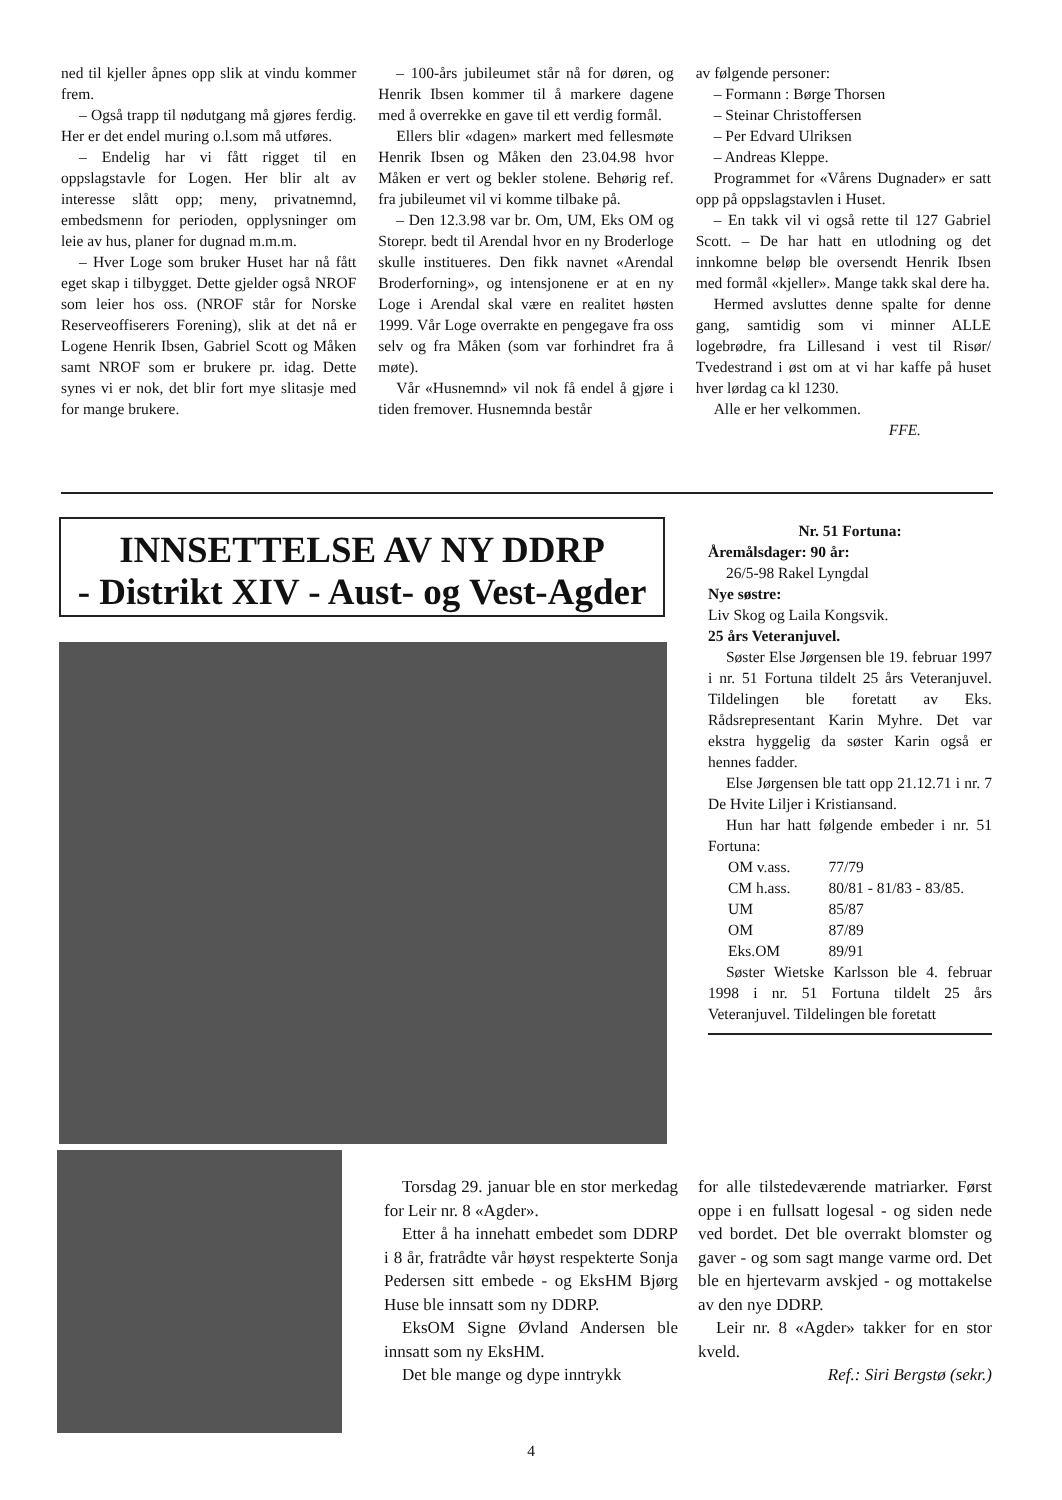ned til kjeller åpnes opp slik at vindu kommer frem.
– Også trapp til nødutgang må gjøres ferdig. Her er det endel muring o.l.som må utføres.
– Endelig har vi fått rigget til en oppslagstavle for Logen. Her blir alt av interesse slått opp; meny, privatnemnd, embedsmenn for perioden, opplysninger om leie av hus, planer for dugnad m.m.m.
– Hver Loge som bruker Huset har nå fått eget skap i tilbygget. Dette gjelder også NROF som leier hos oss. (NROF står for Norske Reserveoffiserers Forening), slik at det nå er Logene Henrik Ibsen, Gabriel Scott og Måken samt NROF som er brukere pr. idag. Dette synes vi er nok, det blir fort mye slitasje med for mange brukere.
– 100-års jubileumet står nå for døren, og Henrik Ibsen kommer til å markere dagene med å overrekke en gave til ett verdig formål.
Ellers blir «dagen» markert med fellesmøte Henrik Ibsen og Måken den 23.04.98 hvor Måken er vert og bekler stolene. Behørig ref. fra jubileumet vil vi komme tilbake på.
– Den 12.3.98 var br. Om, UM, Eks OM og Storepr. bedt til Arendal hvor en ny Broderloge skulle institueres. Den fikk navnet «Arendal Broderforning», og intensjonene er at en ny Loge i Arendal skal være en realitet høsten 1999. Vår Loge overrakte en pengegave fra oss selv og fra Måken (som var forhindret fra å møte).
Vår «Husnemnd» vil nok få endel å gjøre i tiden fremover. Husnemnda består
av følgende personer:
– Formann : Børge Thorsen
– Steinar Christoffersen
– Per Edvard Ulriksen
– Andreas Kleppe.
Programmet for «Vårens Dugnader» er satt opp på oppslagstavlen i Huset.
– En takk vil vi også rette til 127 Gabriel Scott. – De har hatt en utlodning og det innkomne beløp ble oversendt Henrik Ibsen med formål «kjeller». Mange takk skal dere ha.
Hermed avsluttes denne spalte for denne gang, samtidig som vi minner ALLE logebrødre, fra Lillesand i vest til Risør/ Tvedestrand i øst om at vi har kaffe på huset hver lørdag ca kl 1230.
Alle er her velkommen.
FFE.
INNSETTELSE AV NY DDRP
- Distrikt XIV - Aust- og Vest-Agder
Nr. 51 Fortuna:
Åremålsdager: 90 år:
26/5-98 Rakel Lyngdal
Nye søstre:
Liv Skog og Laila Kongsvik.
25 års Veteranjuvel.
Søster Else Jørgensen ble 19. februar 1997 i nr. 51 Fortuna tildelt 25 års Veteranjuvel. Tildelingen ble foretatt av Eks. Rådsrepresentant Karin Myhre. Det var ekstra hyggelig da søster Karin også er hennes fadder.
Else Jørgensen ble tatt opp 21.12.71 i nr. 7 De Hvite Liljer i Kristiansand.
Hun har hatt følgende embeder i nr. 51 Fortuna:
| OM v.ass. | 77/79 |
| CM h.ass. | 80/81 - 81/83 - 83/85. |
| UM | 85/87 |
| OM | 87/89 |
| Eks.OM | 89/91 |
Søster Wietske Karlsson ble 4. februar 1998 i nr. 51 Fortuna tildelt 25 års Veteranjuvel. Tildelingen ble foretatt
Torsdag 29. januar ble en stor merkedag for Leir nr. 8 «Agder».
Etter å ha innehatt embedet som DDRP i 8 år, fratrådte vår høyst respekterte Sonja Pedersen sitt embede - og EksHM Bjørg Huse ble innsatt som ny DDRP.
EksOM Signe Øvland Andersen ble innsatt som ny EksHM.
Det ble mange og dype inntrykk
for alle tilstedeværende matriarker. Først oppe i en fullsatt logesal - og siden nede ved bordet. Det ble overrakt blomster og gaver - og som sagt mange varme ord. Det ble en hjertevarm avskjed - og mottakelse av den nye DDRP.
Leir nr. 8 «Agder» takker for en stor kveld.
Ref.: Siri Bergstø (sekr.)
4